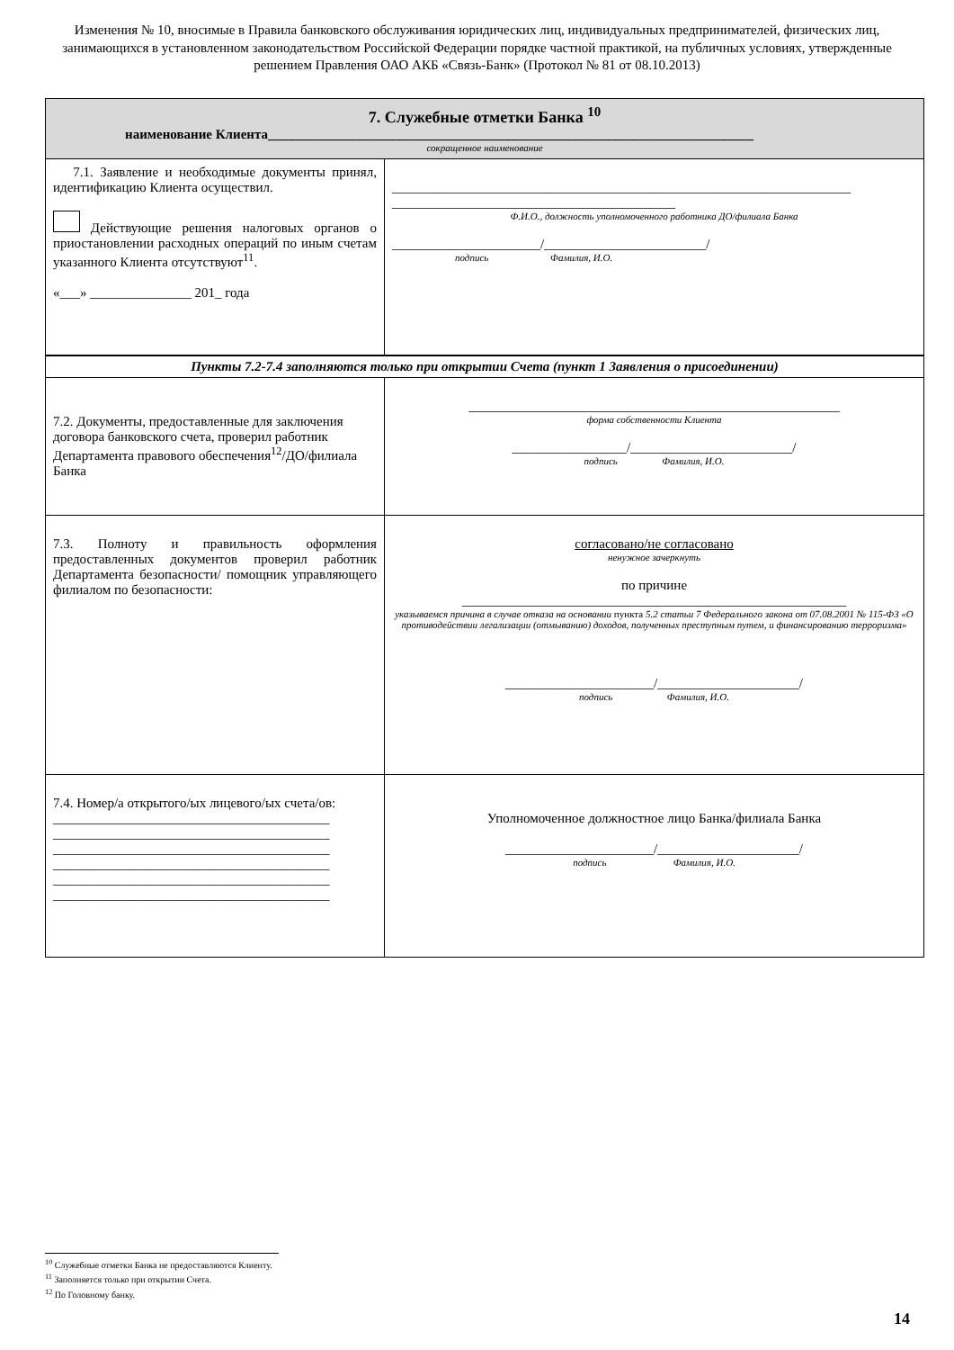Изменения № 10, вносимые в Правила банковского обслуживания юридических лиц, индивидуальных предпринимателей, физических лиц, занимающихся в установленном законодательством Российской Федерации порядке частной практикой, на публичных условиях, утвержденные решением Правления ОАО АКБ «Связь-Банк» (Протокол № 81 от 08.10.2013)
| 7. Служебные отметки Банка <sup>10</sup> наименование Клиента________________________________________________________________________ сокращенное наименование | |
| 7.1. Заявление и необходимые документы принял, идентификацию Клиента осуществил. Действующие решения налоговых органов о приостановлении расходных операций по иным счетам указанного Клиента отсутствуют<sup>11</sup>. «___» _______________ 201_ года | ____________________________________________________________________ __________________________________________ Ф.И.О., должность уполномоченного работника ДО/филиала Банка ______________________/________________________/ подпись Фамилия, И.О. |
| Пункты 7.2-7.4 заполняются только при открытии Счета (пункт 1 Заявления о присоединении) | |
| 7.2. Документы, предоставленные для заключения договора банковского счета, проверил работник Департамента правового обеспечения<sup>12</sup>/ДО/филиала Банка | _______________________________________________________ форма собственности Клиента _________________/________________________/ подпись Фамилия, И.О. |
| 7.3. Полноту и правильность оформления предоставленных документов проверил работник Департамента безопасности/ помощник управляющего филиалом по безопасности: | согласовано/не согласовано ненужное зачеркнуть по причине _________________________________________________________ указываемся причина в случае отказа на основании пункта 5.2 статьи 7 Федерального закона от 07.08.2001 № 115-ФЗ «О противодействии легализации (отмыванию) доходов, полученных преступным путем, и финансированию терроризма» ______________________/_____________________/ подпись Фамилия, И.О. |
| 7.4. Номер/а открытого/ых лицевого/ых счета/ов: _________________________________________ _________________________________________ _________________________________________ _________________________________________ _________________________________________ _________________________________________ | Уполномоченное должностное лицо Банка/филиала Банка ______________________/_____________________/ подпись Фамилия, И.О. |
<sup>10</sup> Служебные отметки Банка не предоставляются Клиенту.
<sup>11</sup> Заполняется только при открытии Счета.
<sup>12</sup> По Головному банку.
14